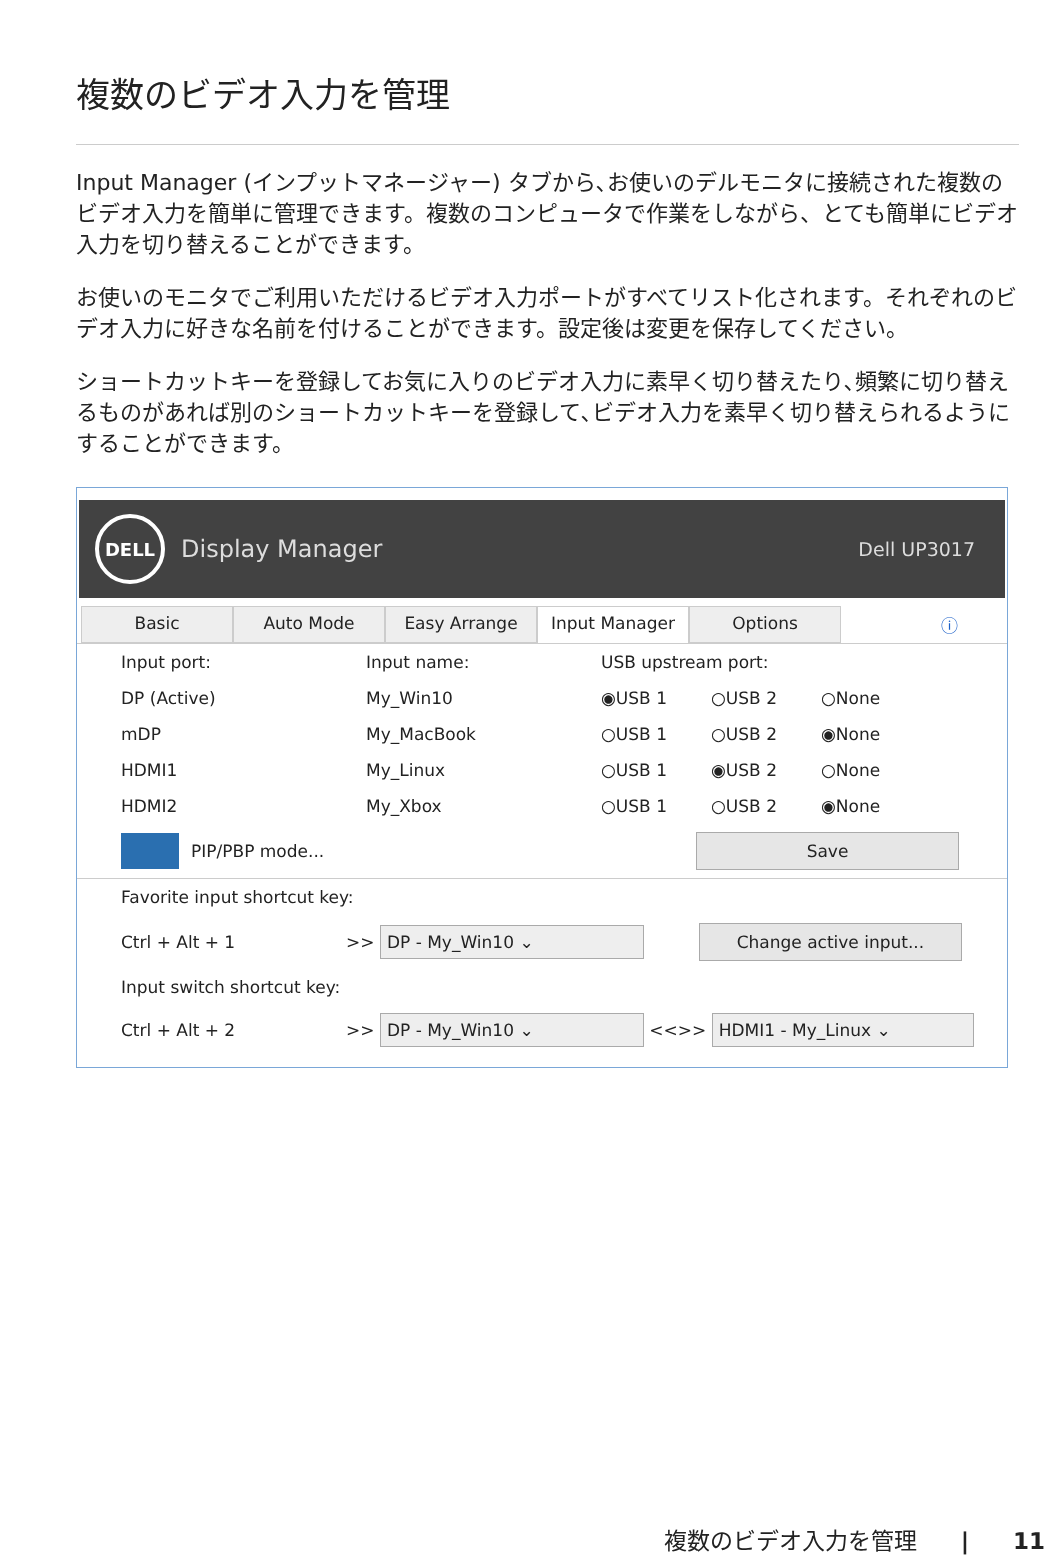複数のビデオ入力を管理
Input Manager (インプットマネージャー) タブから､お使いのデルモニタに接続された複数のビデオ入力を簡単に管理できます。複数のコンピュータで作業をしながら、とても簡単にビデオ入力を切り替えることができます。
お使いのモニタでご利用いただけるビデオ入力ポートがすべてリスト化されます。それぞれのビデオ入力に好きな名前を付けることができます。設定後は変更を保存してください。
ショートカットキーを登録してお気に入りのビデオ入力に素早く切り替えたり､頻繁に切り替えるものがあれば別のショートカットキーを登録して､ビデオ入力を素早く切り替えられるようにすることができます。
DELL
Display Manager Dell UP3017
Basic Auto Mode Easy Arrange Input Manager Options ⓘ
Input port: Input name: USB upstream port:
DP (Active) My_Win10 ◉USB 1 ○USB 2 ○None
mDP My_MacBook ○USB 1 ○USB 2 ◉None
HDMI1 My_Linux ○USB 1 ◉USB 2 ○None
HDMI2 My_Xbox ○USB 1 ○USB 2 ◉None
PIP/PBP mode...
Save
Favorite input shortcut key:
Ctrl + Alt + 1 >>
DP - My_Win10 ⌄ Change active input...
Input switch shortcut key:
Ctrl + Alt + 2 >>
DP - My_Win10 ⌄
<<>>
HDMI1 - My_Linux ⌄
複数のビデオ入力を管理 | 11